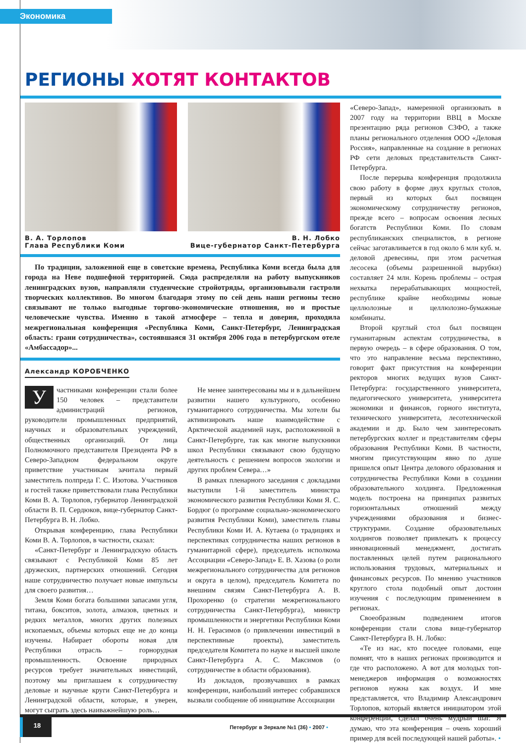Экономика
РЕГИОНЫ ХОТЯТ КОНТАКТОВ
В. А. Торлопов
Глава Республики Коми
В. Н. Лобко
Вице-губернатор Санкт-Петербурга
По традиции, заложенной еще в советские времена, Республика Коми всегда была для города на Неве подшефной территорией. Сюда распределяли на работу выпускников ленинградских вузов, направляли студенческие стройотряды, организовывали гастроли творческих коллективов. Во многом благодаря этому по сей день наши регионы тесно связывают не только выгодные торгово-экономические отношения, но и простые человеческие чувства. Именно в такой атмосфере – тепла и доверия, проходила межрегиональная конференция «Республика Коми, Санкт-Петербург, Ленинградская область: грани сотрудничества», состоявшаяся 31 октября 2006 года в петербургском отеле «Амбассадор»...
Александр КОРОБЧЕНКО
Участниками конференции стали более 150 человек – представители администраций регионов, руководители промышленных предприятий, научных и образовательных учреждений, общественных организаций. От лица Полномочного представителя Президента РФ в Северо-Западном федеральном округе приветствие участникам зачитала первый заместитель полпреда Г. С. Изотова. Участников и гостей также приветствовали глава Республики Коми В. А. Торлопов, губернатор Ленинградской области В. П. Сердюков, вице-губернатор Санкт-Петербурга В. Н. Лобко.
Открывая конференцию, глава Республики Коми В. А. Торлопов, в частности, сказал:
«Санкт-Петербург и Ленинградскую область связывают с Республикой Коми 85 лет дружеских, партнерских отношений. Сегодня наше сотрудничество получает новые импульсы для своего развития…
Земля Коми богата большими запасами угля, титана, бокситов, золота, алмазов, цветных и редких металлов, многих других полезных ископаемых, объемы которых еще не до конца изучены. Набирает обороты новая для Республики отрасль – горнорудная промышленность. Освоение природных ресурсов требует значительных инвестиций, поэтому мы приглашаем к сотрудничеству деловые и научные круги Санкт-Петербурга и Ленинградской области, которые, я уверен, могут сыграть здесь наиважнейшую роль…
Не менее заинтересованы мы и в дальнейшем развитии нашего культурного, особенно гуманитарного сотрудничества. Мы хотели бы активизировать наше взаимодействие с Арктической академией наук, расположенной в Санкт-Петербурге, так как многие выпускники школ Республики связывают свою будущую деятельность с решением вопросов экологии и других проблем Севера…»
В рамках пленарного заседания с докладами выступили 1-й заместитель министра экономического развития Республики Коми Я. С. Бордюг (о программе социально-экономического развития Республики Коми), заместитель главы Республики Коми И. А. Кутаева (о традициях и перспективах сотрудничества наших регионов в гуманитарной сфере), председатель исполкома Ассоциации «Северо-Запад» Е. В. Хазова (о роли межрегионального сотрудничества для регионов и округа в целом), председатель Комитета по внешним связям Санкт-Петербурга А. В. Прохоренко (о стратегии межрегионального сотрудничества Санкт-Петербурга), министр промышленности и энергетики Республики Коми Н. Н. Герасимов (о привлечении инвестиций в перспективные проекты), заместитель председателя Комитета по науке и высшей школе Санкт-Петербурга А. С. Максимов (о сотрудничестве в области образования).
Из докладов, прозвучавших в рамках конференции, наибольший интерес собравшихся вызвали сообщение об инициативе Ассоциации
«Северо-Запад», намеренной организовать в 2007 году на территории ВВЦ в Москве презентацию ряда регионов СЗФО, а также планы регионального отделения ООО «Деловая Россия», направленные на создание в регионах РФ сети деловых представительств Санкт-Петербурга.
После перерыва конференция продолжила свою работу в форме двух круглых столов, первый из которых был посвящен экономическому сотрудничеству регионов, прежде всего – вопросам освоения лесных богатств Республики Коми. По словам республиканских специалистов, в регионе сейчас заготавливается в год около 6 млн куб. м. деловой древесины, при этом расчетная лесосека (объемы разрешенной вырубки) составляет 24 млн. Корень проблемы – острая нехватка перерабатывающих мощностей, республике крайне необходимы новые целлюлозные и целлюлозно-бумажные комбинаты.
Второй круглый стол был посвящен гуманитарным аспектам сотрудничества, в первую очередь – в сфере образования. О том, что это направление весьма перспективно, говорит факт присутствия на конференции ректоров многих ведущих вузов Санкт-Петербурга: государственного университета, педагогического университета, университета экономики и финансов, горного института, технического университета, лесотехнической академии и др. Было чем заинтересовать петербургских коллег и представителям сферы образования Республики Коми. В частности, многим присутствующим явно по душе пришелся опыт Центра делового образования и сотрудничества Республики Коми в создании образовательного холдинга. Предложенная модель построена на принципах развитых горизонтальных отношений между учреждениями образования и бизнес-структурами. Создание образовательных холдингов позволяет привлекать к процессу инновационный менеджмент, достигать поставленных целей путем рационального использования трудовых, материальных и финансовых ресурсов. По мнению участников круглого стола подобный опыт достоин изучения с последующим применением в регионах.
Своеобразным подведением итогов конференции стали слова вице-губернатор Санкт-Петербурга В. Н. Лобко:
«Те из нас, кто поседее головами, еще помнят, что в наших регионах производится и где что расположено. А вот для молодых топ-менеджеров информация о возможностях регионов нужна как воздух. И мне представляется, что Владимир Александрович Торлопов, который является инициатором этой конференции, сделал очень мудрый шаг. Я думаю, что эта конференция – очень хороший пример для всей последующей нашей работы». •
18
Петербург в Зеркале №1 (36) • 2007 •